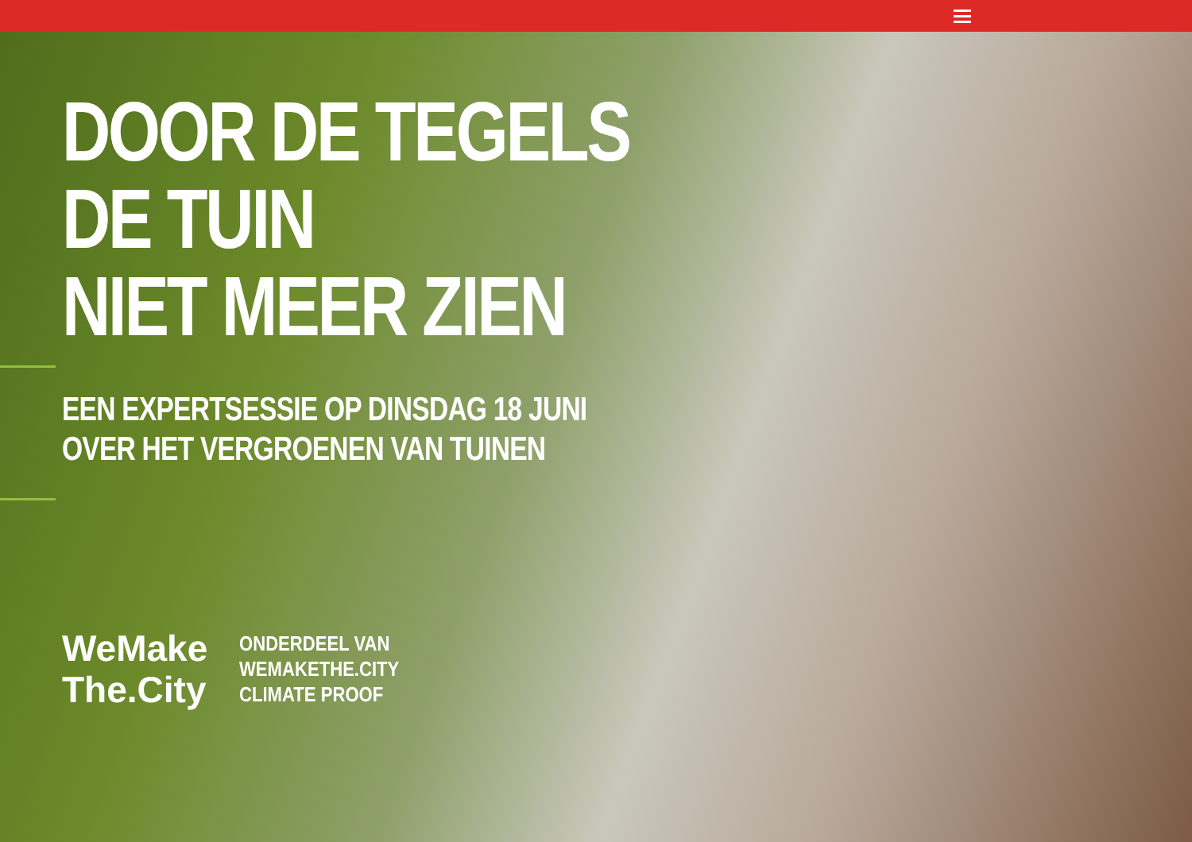DOOR DE TEGELS
DE TUIN
NIET MEER ZIEN
EEN EXPERTSESSIE OP DINSDAG 18 JUNI
OVER HET VERGROENEN VAN TUINEN
WeMake
The.City
ONDERDEEL VAN
WEMAKETHE.CITY
CLIMATE PROOF